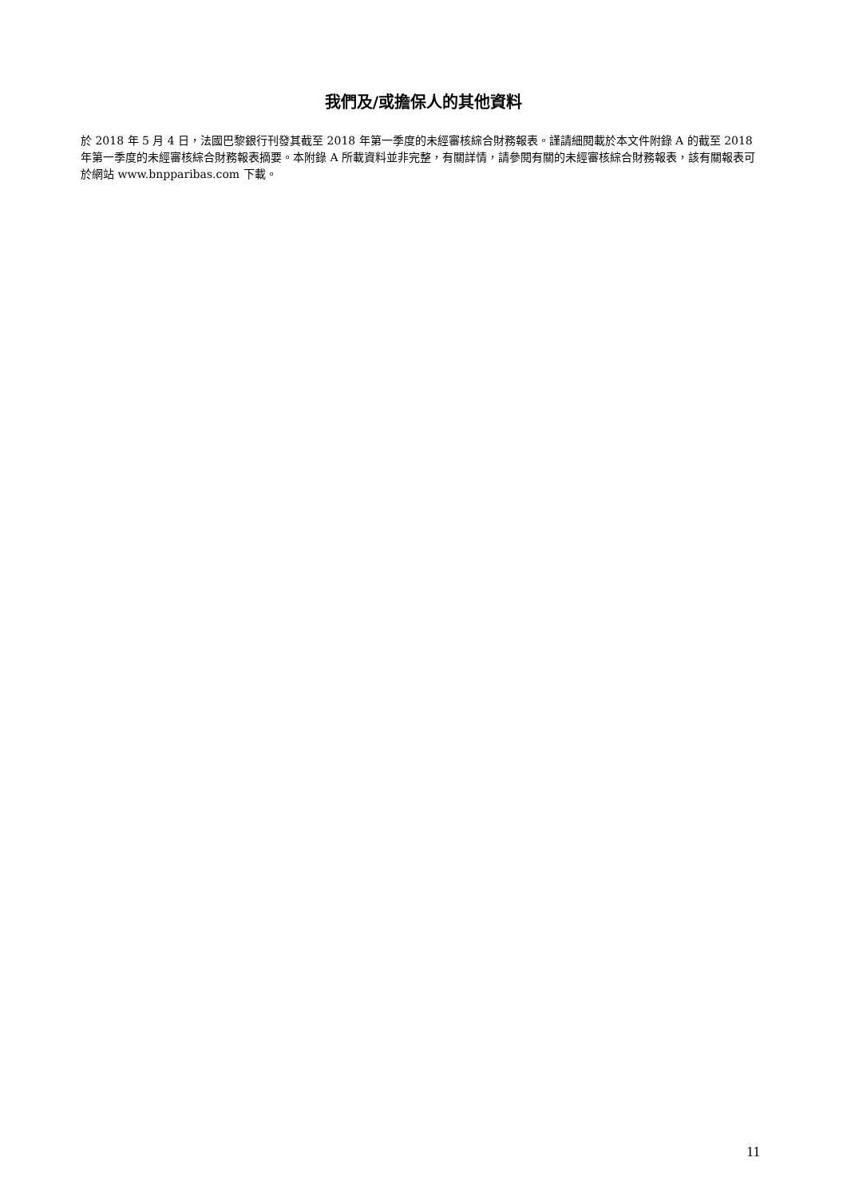我們及/或擔保人的其他資料
於 2018 年 5 月 4 日，法國巴黎銀行刊發其截至 2018 年第一季度的未經審核綜合財務報表。謹請細閱載於本文件附錄 A 的截至 2018 年第一季度的未經審核綜合財務報表摘要。本附錄 A 所載資料並非完整，有關詳情，請參閱有關的未經審核綜合財務報表，該有關報表可於網站 www.bnpparibas.com 下載。
11